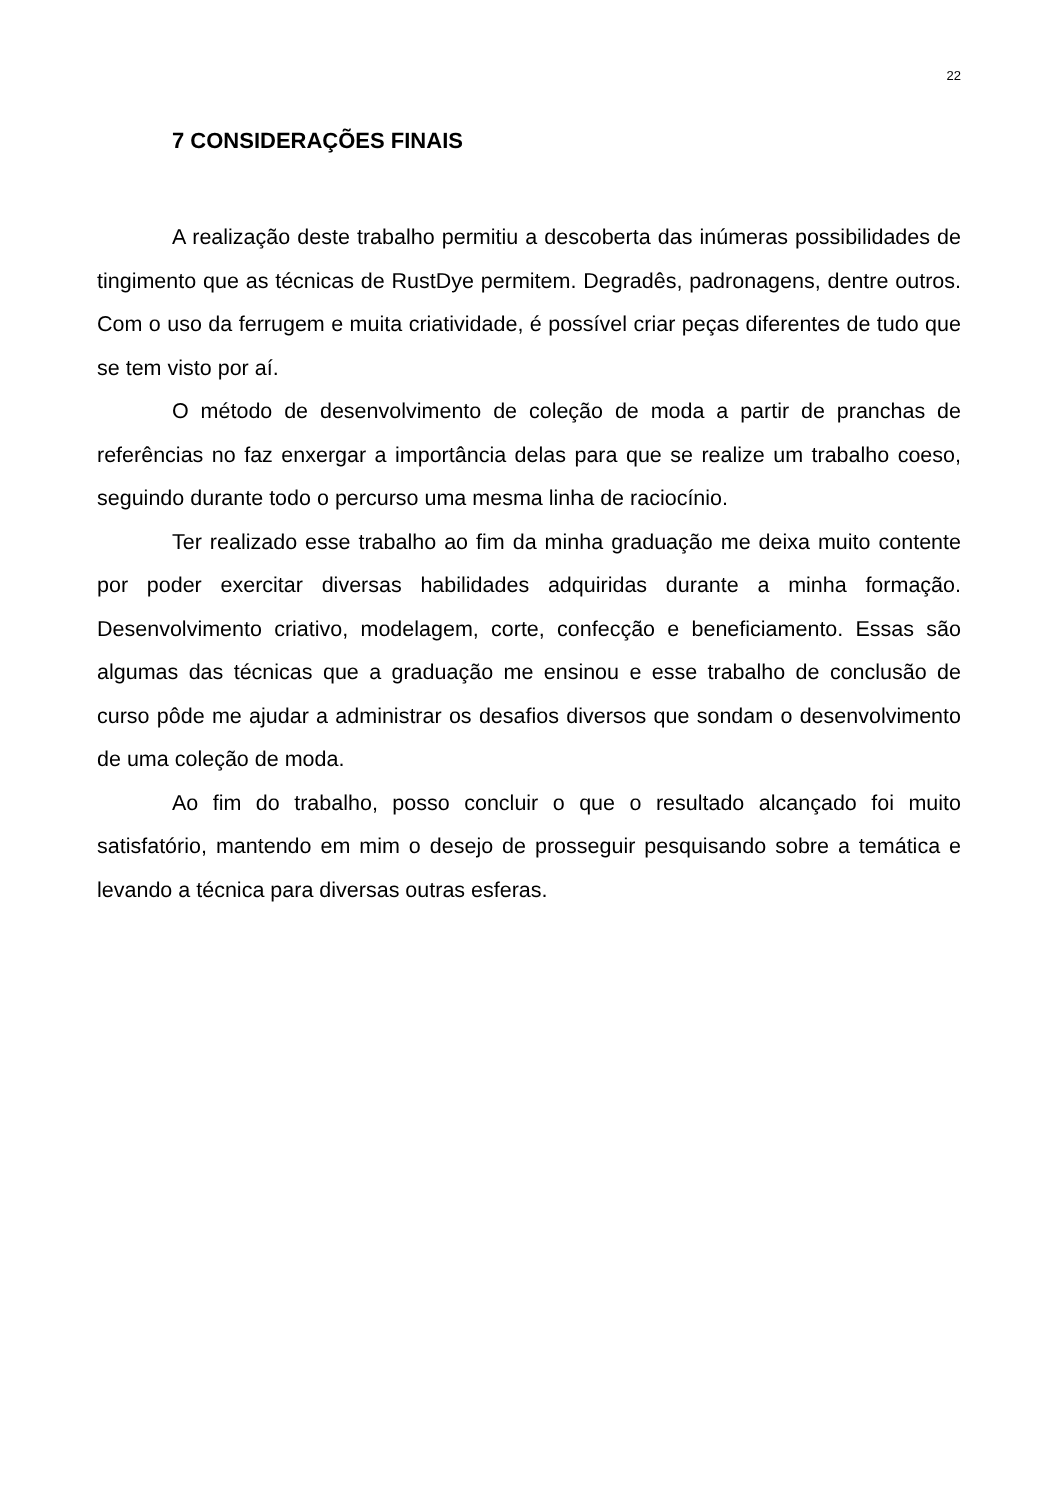22
7 CONSIDERAÇÕES FINAIS
A realização deste trabalho permitiu a descoberta das inúmeras possibilidades de tingimento que as técnicas de RustDye permitem. Degradês, padronagens, dentre outros. Com o uso da ferrugem e muita criatividade, é possível criar peças diferentes de tudo que se tem visto por aí.
O método de desenvolvimento de coleção de moda a partir de pranchas de referências no faz enxergar a importância delas para que se realize um trabalho coeso, seguindo durante todo o percurso uma mesma linha de raciocínio.
Ter realizado esse trabalho ao fim da minha graduação me deixa muito contente por poder exercitar diversas habilidades adquiridas durante a minha formação. Desenvolvimento criativo, modelagem, corte, confecção e beneficiamento. Essas são algumas das técnicas que a graduação me ensinou e esse trabalho de conclusão de curso pôde me ajudar a administrar os desafios diversos que sondam o desenvolvimento de uma coleção de moda.
Ao fim do trabalho, posso concluir o que o resultado alcançado foi muito satisfatório, mantendo em mim o desejo de prosseguir pesquisando sobre a temática e levando a técnica para diversas outras esferas.